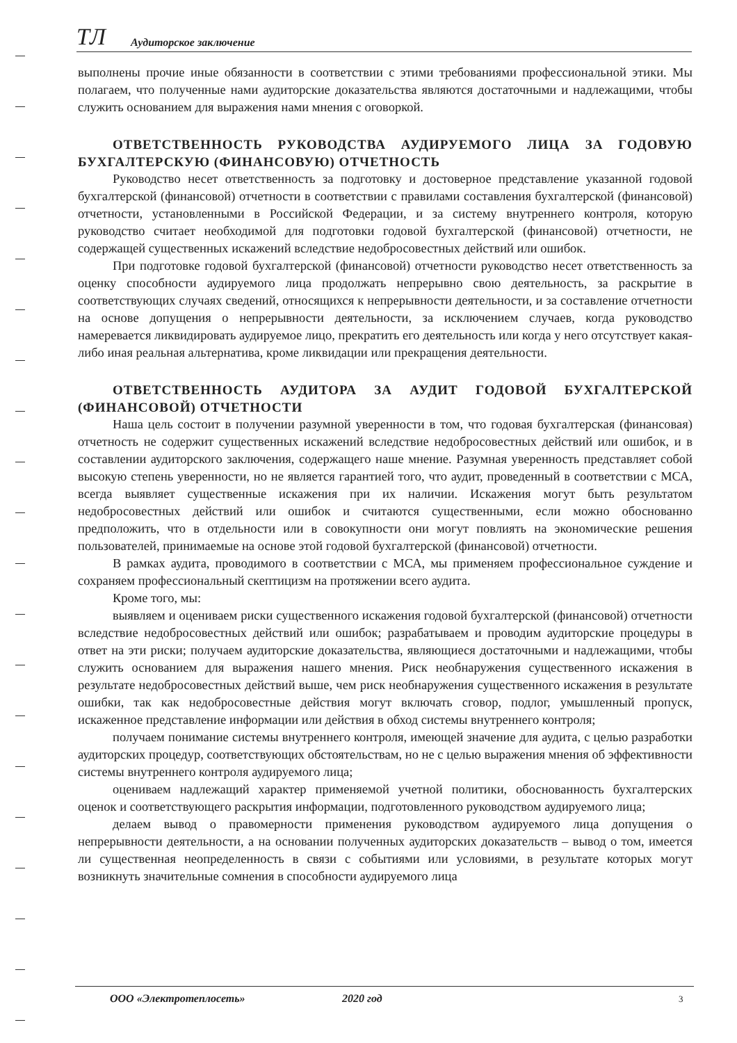ТЛ Аудиторское заключение
выполнены прочие иные обязанности в соответствии с этими требованиями профессиональной этики. Мы полагаем, что полученные нами аудиторские доказательства являются достаточными и надлежащими, чтобы служить основанием для выражения нами мнения с оговоркой.
ОТВЕТСТВЕННОСТЬ РУКОВОДСТВА АУДИРУЕМОГО ЛИЦА ЗА ГОДОВУЮ БУХГАЛТЕРСКУЮ (ФИНАНСОВУЮ) ОТЧЕТНОСТЬ
Руководство несет ответственность за подготовку и достоверное представление указанной годовой бухгалтерской (финансовой) отчетности в соответствии с правилами составления бухгалтерской (финансовой) отчетности, установленными в Российской Федерации, и за систему внутреннего контроля, которую руководство считает необходимой для подготовки годовой бухгалтерской (финансовой) отчетности, не содержащей существенных искажений вследствие недобросовестных действий или ошибок.
При подготовке годовой бухгалтерской (финансовой) отчетности руководство несет ответственность за оценку способности аудируемого лица продолжать непрерывно свою деятельность, за раскрытие в соответствующих случаях сведений, относящихся к непрерывности деятельности, и за составление отчетности на основе допущения о непрерывности деятельности, за исключением случаев, когда руководство намеревается ликвидировать аудируемое лицо, прекратить его деятельность или когда у него отсутствует какая-либо иная реальная альтернатива, кроме ликвидации или прекращения деятельности.
ОТВЕТСТВЕННОСТЬ АУДИТОРА ЗА АУДИТ ГОДОВОЙ БУХГАЛТЕРСКОЙ (ФИНАНСОВОЙ) ОТЧЕТНОСТИ
Наша цель состоит в получении разумной уверенности в том, что годовая бухгалтерская (финансовая) отчетность не содержит существенных искажений вследствие недобросовестных действий или ошибок, и в составлении аудиторского заключения, содержащего наше мнение. Разумная уверенность представляет собой высокую степень уверенности, но не является гарантией того, что аудит, проведенный в соответствии с МСА, всегда выявляет существенные искажения при их наличии. Искажения могут быть результатом недобросовестных действий или ошибок и считаются существенными, если можно обоснованно предположить, что в отдельности или в совокупности они могут повлиять на экономические решения пользователей, принимаемые на основе этой годовой бухгалтерской (финансовой) отчетности.
В рамках аудита, проводимого в соответствии с МСА, мы применяем профессиональное суждение и сохраняем профессиональный скептицизм на протяжении всего аудита.
Кроме того, мы:
выявляем и оцениваем риски существенного искажения годовой бухгалтерской (финансовой) отчетности вследствие недобросовестных действий или ошибок; разрабатываем и проводим аудиторские процедуры в ответ на эти риски; получаем аудиторские доказательства, являющиеся достаточными и надлежащими, чтобы служить основанием для выражения нашего мнения. Риск необнаружения существенного искажения в результате недобросовестных действий выше, чем риск необнаружения существенного искажения в результате ошибки, так как недобросовестные действия могут включать сговор, подлог, умышленный пропуск, искаженное представление информации или действия в обход системы внутреннего контроля;
получаем понимание системы внутреннего контроля, имеющей значение для аудита, с целью разработки аудиторских процедур, соответствующих обстоятельствам, но не с целью выражения мнения об эффективности системы внутреннего контроля аудируемого лица;
оцениваем надлежащий характер применяемой учетной политики, обоснованность бухгалтерских оценок и соответствующего раскрытия информации, подготовленного руководством аудируемого лица;
делаем вывод о правомерности применения руководством аудируемого лица допущения о непрерывности деятельности, а на основании полученных аудиторских доказательств – вывод о том, имеется ли существенная неопределенность в связи с событиями или условиями, в результате которых могут возникнуть значительные сомнения в способности аудируемого лица
ООО «Электротеплосеть» 2020 год 3